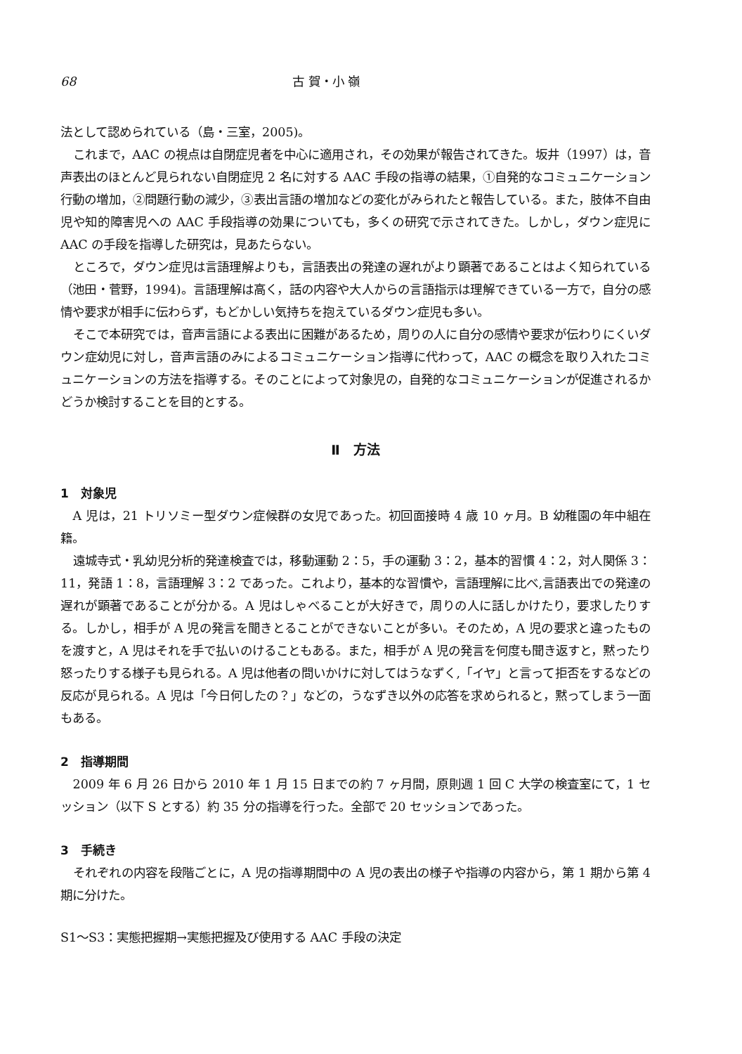68 古 賀・小 嶺
法として認められている（島・三室，2005)。
これまで，AAC の視点は自閉症児者を中心に適用され，その効果が報告されてきた。坂井（1997）は，音声表出のほとんど見られない自閉症児 2 名に対する AAC 手段の指導の結果，①自発的なコミュニケーション行動の増加，②問題行動の減少，③表出言語の増加などの変化がみられたと報告している。また，肢体不自由児や知的障害児への AAC 手段指導の効果についても，多くの研究で示されてきた。しかし，ダウン症児に AAC の手段を指導した研究は，見あたらない。
ところで，ダウン症児は言語理解よりも，言語表出の発達の遅れがより顕著であることはよく知られている（池田・菅野，1994)。言語理解は高く，話の内容や大人からの言語指示は理解できている一方で，自分の感情や要求が相手に伝わらず，もどかしい気持ちを抱えているダウン症児も多い。
そこで本研究では，音声言語による表出に困難があるため，周りの人に自分の感情や要求が伝わりにくいダウン症幼児に対し，音声言語のみによるコミュニケーション指導に代わって，AAC の概念を取り入れたコミュニケーションの方法を指導する。そのことによって対象児の，自発的なコミュニケーションが促進されるかどうか検討することを目的とする。
Ⅱ　方法
1　対象児
A 児は，21 トリソミー型ダウン症候群の女児であった。初回面接時 4 歳 10 ヶ月。B 幼稚園の年中組在籍。
遠城寺式・乳幼児分析的発達検査では，移動運動 2：5，手の運動 3：2，基本的習慣 4：2，対人関係 3：11，発語 1：8，言語理解 3：2 であった。これより，基本的な習慣や，言語理解に比べ,言語表出での発達の遅れが顕著であることが分かる。A 児はしゃべることが大好きで，周りの人に話しかけたり，要求したりする。しかし，相手が A 児の発言を聞きとることができないことが多い。そのため，A 児の要求と違ったものを渡すと，A 児はそれを手で払いのけることもある。また，相手が A 児の発言を何度も聞き返すと，黙ったり怒ったりする様子も見られる。A 児は他者の問いかけに対してはうなずく,「イヤ」と言って拒否をするなどの反応が見られる。A 児は「今日何したの？」などの，うなずき以外の応答を求められると，黙ってしまう一面もある。
2　指導期間
2009 年 6 月 26 日から 2010 年 1 月 15 日までの約 7 ヶ月間，原則週 1 回 C 大学の検査室にて，1 セッション（以下 S とする）約 35 分の指導を行った。全部で 20 セッションであった。
3　手続き
それぞれの内容を段階ごとに，A 児の指導期間中の A 児の表出の様子や指導の内容から，第 1 期から第 4 期に分けた。
S1～S3：実態把握期→実態把握及び使用する AAC 手段の決定